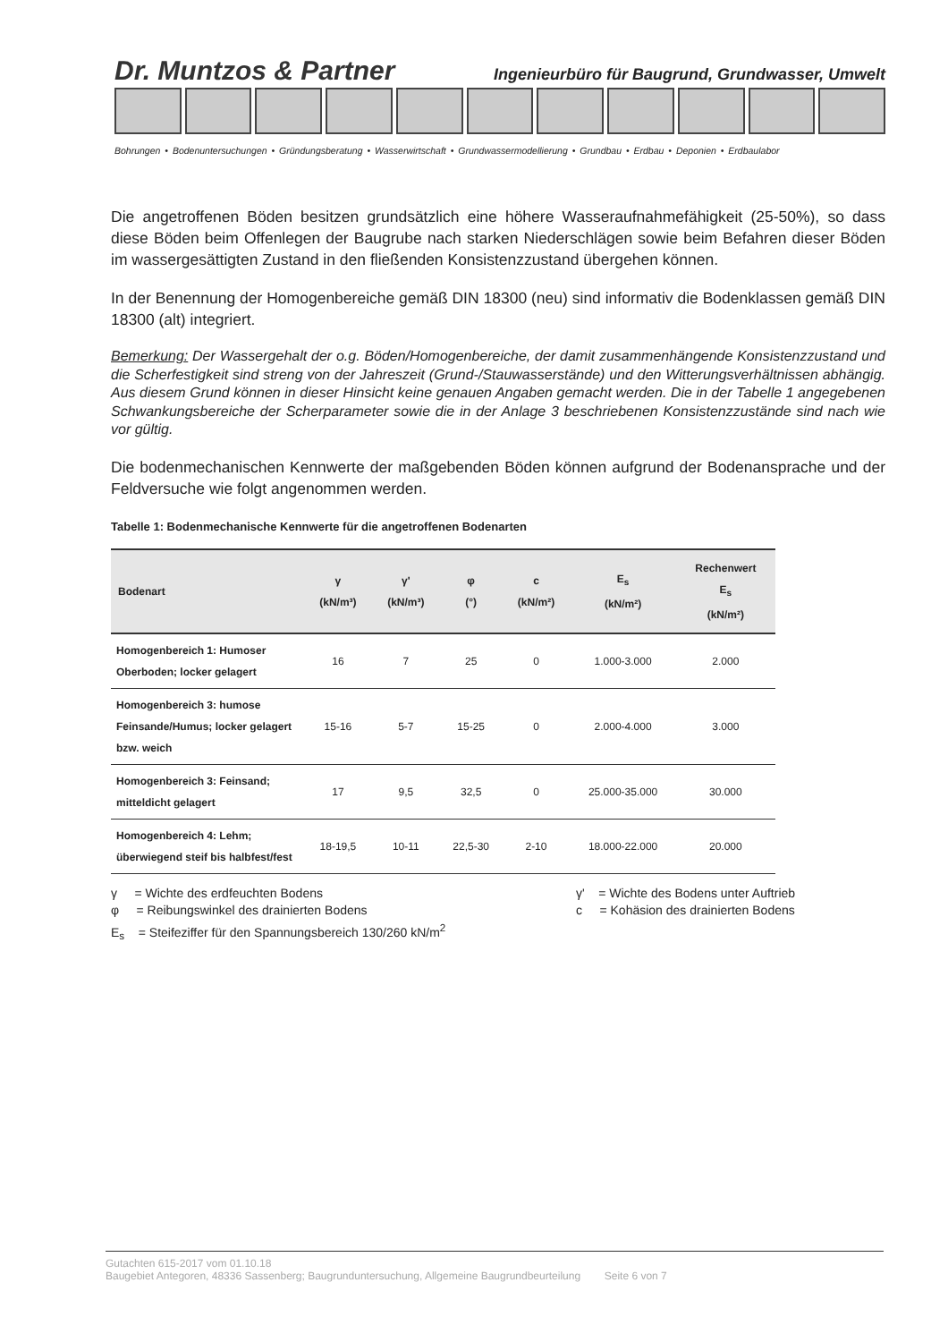Dr. Muntzos & Partner Ingenieurbüro für Baugrund, Grundwasser, Umwelt
Bohrungen • Bodenuntersuchungen • Gründungsberatung • Wasserwirtschaft • Grundwassermodellierung • Grundbau • Erdbau • Deponien • Erdbaulabor
Die angetroffenen Böden besitzen grundsätzlich eine höhere Wasseraufnahmefähigkeit (25-50%), so dass diese Böden beim Offenlegen der Baugrube nach starken Niederschlägen sowie beim Befahren dieser Böden im wassergesättigten Zustand in den fließenden Konsistenzzustand übergehen können.
In der Benennung der Homogenbereiche gemäß DIN 18300 (neu) sind informativ die Bodenklassen gemäß DIN 18300 (alt) integriert.
Bemerkung: Der Wassergehalt der o.g. Böden/Homogenbereiche, der damit zusammenhängende Konsistenzzustand und die Scherfestigkeit sind streng von der Jahreszeit (Grund-/Stauwasserstände) und den Witterungsverhältnissen abhängig. Aus diesem Grund können in dieser Hinsicht keine genauen Angaben gemacht werden. Die in der Tabelle 1 angegebenen Schwankungsbereiche der Scherparameter sowie die in der Anlage 3 beschriebenen Konsistenzzustände sind nach wie vor gültig.
Die bodenmechanischen Kennwerte der maßgebenden Böden können aufgrund der Bodenansprache und der Feldversuche wie folgt angenommen werden.
Tabelle 1: Bodenmechanische Kennwerte für die angetroffenen Bodenarten
| Bodenart | γ (kN/m³) | γ' (kN/m³) | φ (°) | c (kN/m²) | E<sub>s</sub> (kN/m²) | Rechenwert E<sub>s</sub> (kN/m²) |
| --- | --- | --- | --- | --- | --- | --- |
| Homogenbereich 1: Humoser Oberboden; locker gelagert | 16 | 7 | 25 | 0 | 1.000-3.000 | 2.000 |
| Homogenbereich 3: humose Feinsande/Humus; locker gelagert bzw. weich | 15-16 | 5-7 | 15-25 | 0 | 2.000-4.000 | 3.000 |
| Homogenbereich 3: Feinsand; mitteldicht gelagert | 17 | 9,5 | 32,5 | 0 | 25.000-35.000 | 30.000 |
| Homogenbereich 4: Lehm; überwiegend steif bis halbfest/fest | 18-19,5 | 10-11 | 22,5-30 | 2-10 | 18.000-22.000 | 20.000 |
γ = Wichte des erdfeuchten Bodens
γ' = Wichte des Bodens unter Auftrieb
φ = Reibungswinkel des drainierten Bodens
c = Kohäsion des drainierten Bodens
E<sub>s</sub> = Steifeziffer für den Spannungsbereich 130/260 kN/m<sup>2</sup>
Gutachten 615-2017 vom 01.10.18
Baugebiet Antegoren, 48336 Sassenberg; Baugrunduntersuchung, Allgemeine Baugrundbeurteilung Seite 6 von 7